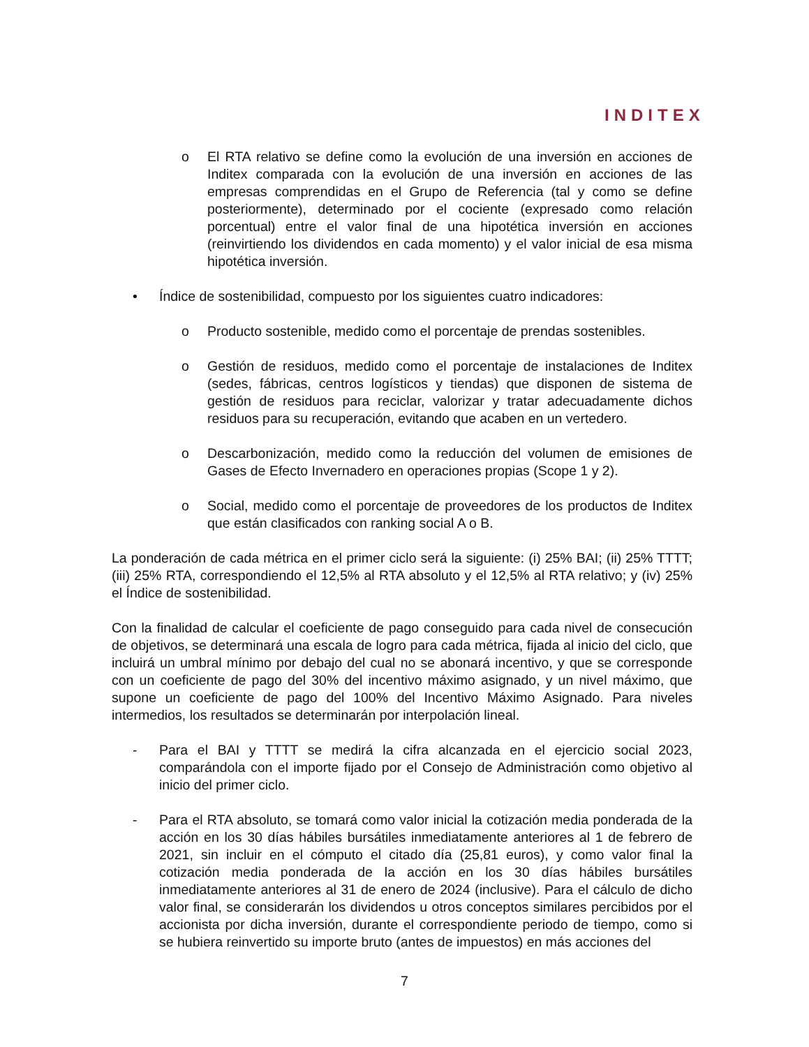INDITEX
o El RTA relativo se define como la evolución de una inversión en acciones de Inditex comparada con la evolución de una inversión en acciones de las empresas comprendidas en el Grupo de Referencia (tal y como se define posteriormente), determinado por el cociente (expresado como relación porcentual) entre el valor final de una hipotética inversión en acciones (reinvirtiendo los dividendos en cada momento) y el valor inicial de esa misma hipotética inversión.
• Índice de sostenibilidad, compuesto por los siguientes cuatro indicadores:
o Producto sostenible, medido como el porcentaje de prendas sostenibles.
o Gestión de residuos, medido como el porcentaje de instalaciones de Inditex (sedes, fábricas, centros logísticos y tiendas) que disponen de sistema de gestión de residuos para reciclar, valorizar y tratar adecuadamente dichos residuos para su recuperación, evitando que acaben en un vertedero.
o Descarbonización, medido como la reducción del volumen de emisiones de Gases de Efecto Invernadero en operaciones propias (Scope 1 y 2).
o Social, medido como el porcentaje de proveedores de los productos de Inditex que están clasificados con ranking social A o B.
La ponderación de cada métrica en el primer ciclo será la siguiente: (i) 25% BAI; (ii) 25% TTTT; (iii) 25% RTA, correspondiendo el 12,5% al RTA absoluto y el 12,5% al RTA relativo; y (iv) 25% el Índice de sostenibilidad.
Con la finalidad de calcular el coeficiente de pago conseguido para cada nivel de consecución de objetivos, se determinará una escala de logro para cada métrica, fijada al inicio del ciclo, que incluirá un umbral mínimo por debajo del cual no se abonará incentivo, y que se corresponde con un coeficiente de pago del 30% del incentivo máximo asignado, y un nivel máximo, que supone un coeficiente de pago del 100% del Incentivo Máximo Asignado. Para niveles intermedios, los resultados se determinarán por interpolación lineal.
- Para el BAI y TTTT se medirá la cifra alcanzada en el ejercicio social 2023, comparándola con el importe fijado por el Consejo de Administración como objetivo al inicio del primer ciclo.
- Para el RTA absoluto, se tomará como valor inicial la cotización media ponderada de la acción en los 30 días hábiles bursátiles inmediatamente anteriores al 1 de febrero de 2021, sin incluir en el cómputo el citado día (25,81 euros), y como valor final la cotización media ponderada de la acción en los 30 días hábiles bursátiles inmediatamente anteriores al 31 de enero de 2024 (inclusive). Para el cálculo de dicho valor final, se considerarán los dividendos u otros conceptos similares percibidos por el accionista por dicha inversión, durante el correspondiente periodo de tiempo, como si se hubiera reinvertido su importe bruto (antes de impuestos) en más acciones del
7